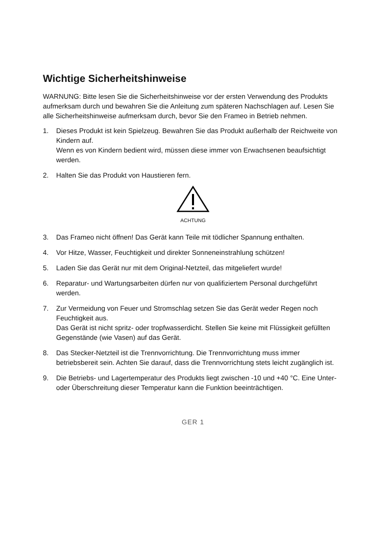Wichtige Sicherheitshinweise
WARNUNG: Bitte lesen Sie die Sicherheitshinweise vor der ersten Verwendung des Produkts aufmerksam durch und bewahren Sie die Anleitung zum späteren Nachschlagen auf. Lesen Sie alle Sicherheitshinweise aufmerksam durch, bevor Sie den Frameo in Betrieb nehmen.
1. Dieses Produkt ist kein Spielzeug. Bewahren Sie das Produkt außerhalb der Reichweite von Kindern auf.
Wenn es von Kindern bedient wird, müssen diese immer von Erwachsenen beaufsichtigt werden.
2. Halten Sie das Produkt von Haustieren fern.
ACHTUNG
3. Das Frameo nicht öffnen! Das Gerät kann Teile mit tödlicher Spannung enthalten.
4. Vor Hitze, Wasser, Feuchtigkeit und direkter Sonneneinstrahlung schützen!
5. Laden Sie das Gerät nur mit dem Original-Netzteil, das mitgeliefert wurde!
6. Reparatur- und Wartungsarbeiten dürfen nur von qualifiziertem Personal durchgeführt werden.
7. Zur Vermeidung von Feuer und Stromschlag setzen Sie das Gerät weder Regen noch Feuchtigkeit aus.
Das Gerät ist nicht spritz- oder tropfwasserdicht. Stellen Sie keine mit Flüssigkeit gefüllten Gegenstände (wie Vasen) auf das Gerät.
8. Das Stecker-Netzteil ist die Trennvorrichtung. Die Trennvorrichtung muss immer betriebsbereit sein. Achten Sie darauf, dass die Trennvorrichtung stets leicht zugänglich ist.
9. Die Betriebs- und Lagertemperatur des Produkts liegt zwischen -10 und +40 °C. Eine Unter- oder Überschreitung dieser Temperatur kann die Funktion beeinträchtigen.
GER 1